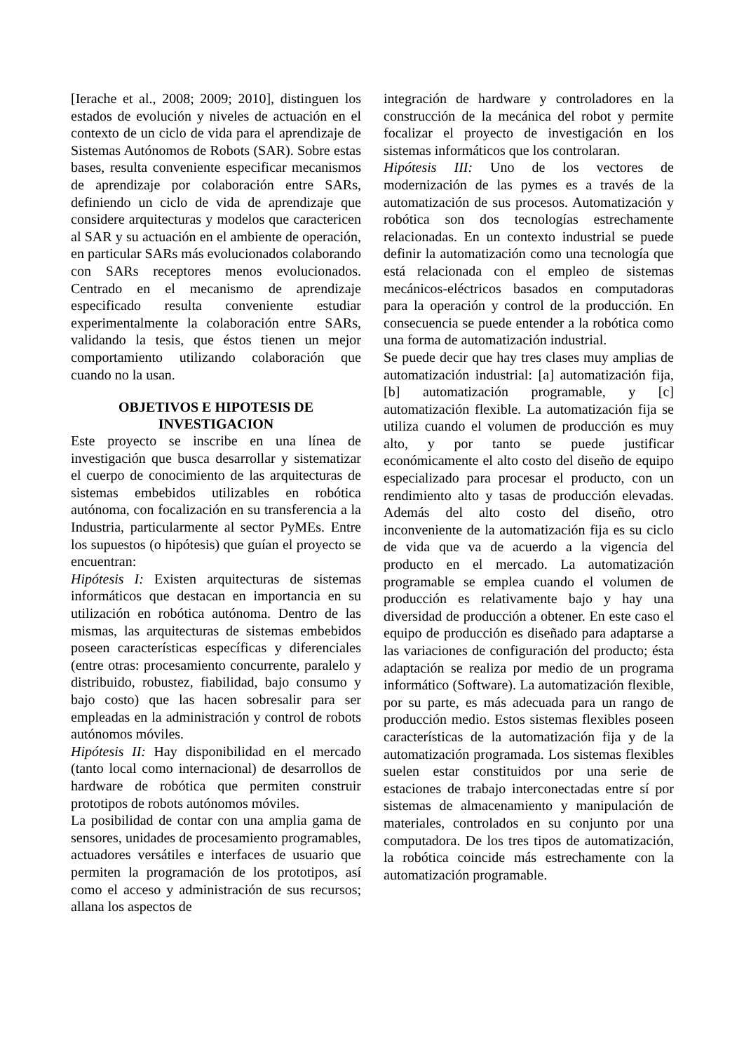[Ierache et al., 2008; 2009; 2010], distinguen los estados de evolución y niveles de actuación en el contexto de un ciclo de vida para el aprendizaje de Sistemas Autónomos de Robots (SAR). Sobre estas bases, resulta conveniente especificar mecanismos de aprendizaje por colaboración entre SARs, definiendo un ciclo de vida de aprendizaje que considere arquitecturas y modelos que caractericen al SAR y su actuación en el ambiente de operación, en particular SARs más evolucionados colaborando con SARs receptores menos evolucionados. Centrado en el mecanismo de aprendizaje especificado resulta conveniente estudiar experimentalmente la colaboración entre SARs, validando la tesis, que éstos tienen un mejor comportamiento utilizando colaboración que cuando no la usan.
OBJETIVOS E HIPOTESIS DE INVESTIGACION
Este proyecto se inscribe en una línea de investigación que busca desarrollar y sistematizar el cuerpo de conocimiento de las arquitecturas de sistemas embebidos utilizables en robótica autónoma, con focalización en su transferencia a la Industria, particularmente al sector PyMEs. Entre los supuestos (o hipótesis) que guían el proyecto se encuentran:
Hipótesis I: Existen arquitecturas de sistemas informáticos que destacan en importancia en su utilización en robótica autónoma. Dentro de las mismas, las arquitecturas de sistemas embebidos poseen características específicas y diferenciales (entre otras: procesamiento concurrente, paralelo y distribuido, robustez, fiabilidad, bajo consumo y bajo costo) que las hacen sobresalir para ser empleadas en la administración y control de robots autónomos móviles.
Hipótesis II: Hay disponibilidad en el mercado (tanto local como internacional) de desarrollos de hardware de robótica que permiten construir prototipos de robots autónomos móviles.
La posibilidad de contar con una amplia gama de sensores, unidades de procesamiento programables, actuadores versátiles e interfaces de usuario que permiten la programación de los prototipos, así como el acceso y administración de sus recursos; allana los aspectos de
integración de hardware y controladores en la construcción de la mecánica del robot y permite focalizar el proyecto de investigación en los sistemas informáticos que los controlaran.
Hipótesis III: Uno de los vectores de modernización de las pymes es a través de la automatización de sus procesos. Automatización y robótica son dos tecnologías estrechamente relacionadas. En un contexto industrial se puede definir la automatización como una tecnología que está relacionada con el empleo de sistemas mecánicos-eléctricos basados en computadoras para la operación y control de la producción. En consecuencia se puede entender a la robótica como una forma de automatización industrial.
Se puede decir que hay tres clases muy amplias de automatización industrial: [a] automatización fija, [b] automatización programable, y [c] automatización flexible. La automatización fija se utiliza cuando el volumen de producción es muy alto, y por tanto se puede justificar económicamente el alto costo del diseño de equipo especializado para procesar el producto, con un rendimiento alto y tasas de producción elevadas. Además del alto costo del diseño, otro inconveniente de la automatización fija es su ciclo de vida que va de acuerdo a la vigencia del producto en el mercado. La automatización programable se emplea cuando el volumen de producción es relativamente bajo y hay una diversidad de producción a obtener. En este caso el equipo de producción es diseñado para adaptarse a las variaciones de configuración del producto; ésta adaptación se realiza por medio de un programa informático (Software). La automatización flexible, por su parte, es más adecuada para un rango de producción medio. Estos sistemas flexibles poseen características de la automatización fija y de la automatización programada. Los sistemas flexibles suelen estar constituidos por una serie de estaciones de trabajo interconectadas entre sí por sistemas de almacenamiento y manipulación de materiales, controlados en su conjunto por una computadora. De los tres tipos de automatización, la robótica coincide más estrechamente con la automatización programable.